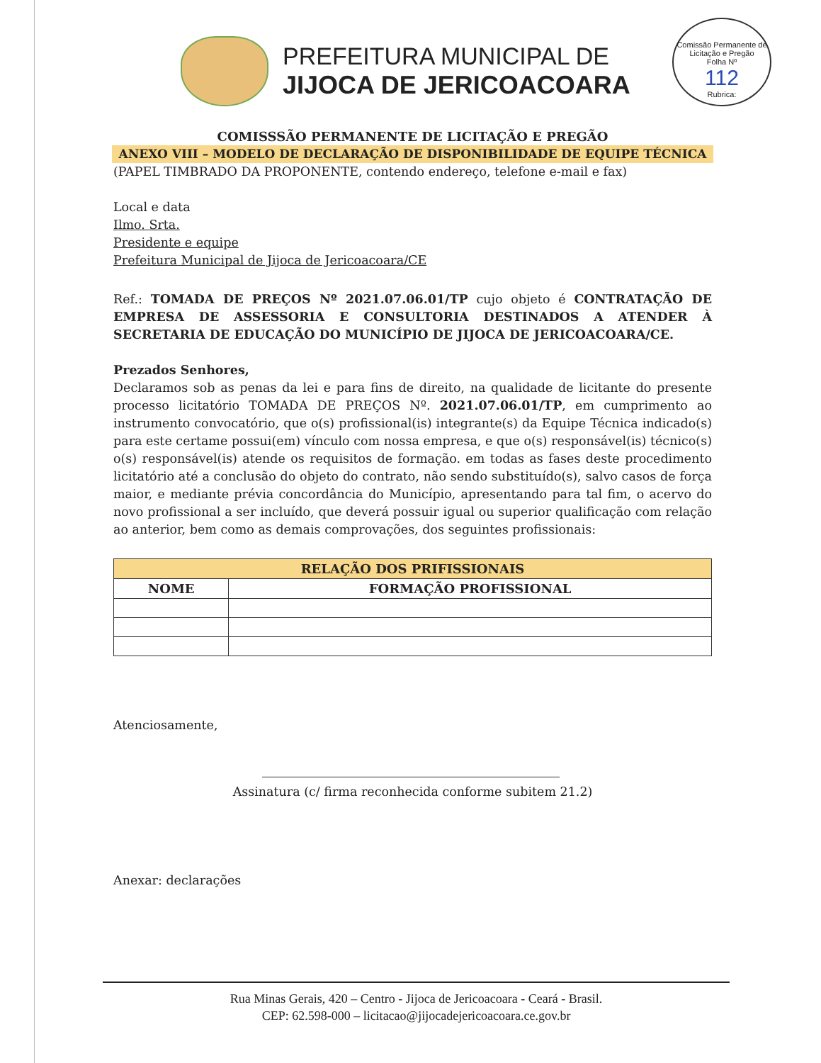PREFEITURA MUNICIPAL DE
JIJOCA DE JERICOACOARA
Comissão Permanente de Licitação e Pregão
Folha Nº
112
Rubrica:
COMISSSÃO PERMANENTE DE LICITAÇÃO E PREGÃO
ANEXO VIII – MODELO DE DECLARAÇÃO DE DISPONIBILIDADE DE EQUIPE TÉCNICA
(PAPEL TIMBRADO DA PROPONENTE, contendo endereço, telefone e-mail e fax)
Local e data
Ilmo. Srta.
Presidente e equipe
Prefeitura Municipal de Jijoca de Jericoacoara/CE
Ref.: TOMADA DE PREÇOS Nº 2021.07.06.01/TP cujo objeto é CONTRATAÇÃO DE EMPRESA DE ASSESSORIA E CONSULTORIA DESTINADOS A ATENDER À SECRETARIA DE EDUCAÇÃO DO MUNICÍPIO DE JIJOCA DE JERICOACOARA/CE.
Prezados Senhores,
Declaramos sob as penas da lei e para fins de direito, na qualidade de licitante do presente processo licitatório TOMADA DE PREÇOS Nº. 2021.07.06.01/TP, em cumprimento ao instrumento convocatório, que o(s) profissional(is) integrante(s) da Equipe Técnica indicado(s) para este certame possui(em) vínculo com nossa empresa, e que o(s) responsável(is) técnico(s) o(s) responsável(is) atende os requisitos de formação. em todas as fases deste procedimento licitatório até a conclusão do objeto do contrato, não sendo substituído(s), salvo casos de força maior, e mediante prévia concordância do Município, apresentando para tal fim, o acervo do novo profissional a ser incluído, que deverá possuir igual ou superior qualificação com relação ao anterior, bem como as demais comprovações, dos seguintes profissionais:
| RELAÇÃO DOS PRIFISSIONAIS | |
| --- | --- |
| NOME | FORMAÇÃO PROFISSIONAL |
Atenciosamente,
Assinatura (c/ firma reconhecida conforme subitem 21.2)
Anexar: declarações
Rua Minas Gerais, 420 – Centro - Jijoca de Jericoacoara - Ceará - Brasil.
CEP: 62.598-000 – licitacao@jijocadejericoacoara.ce.gov.br